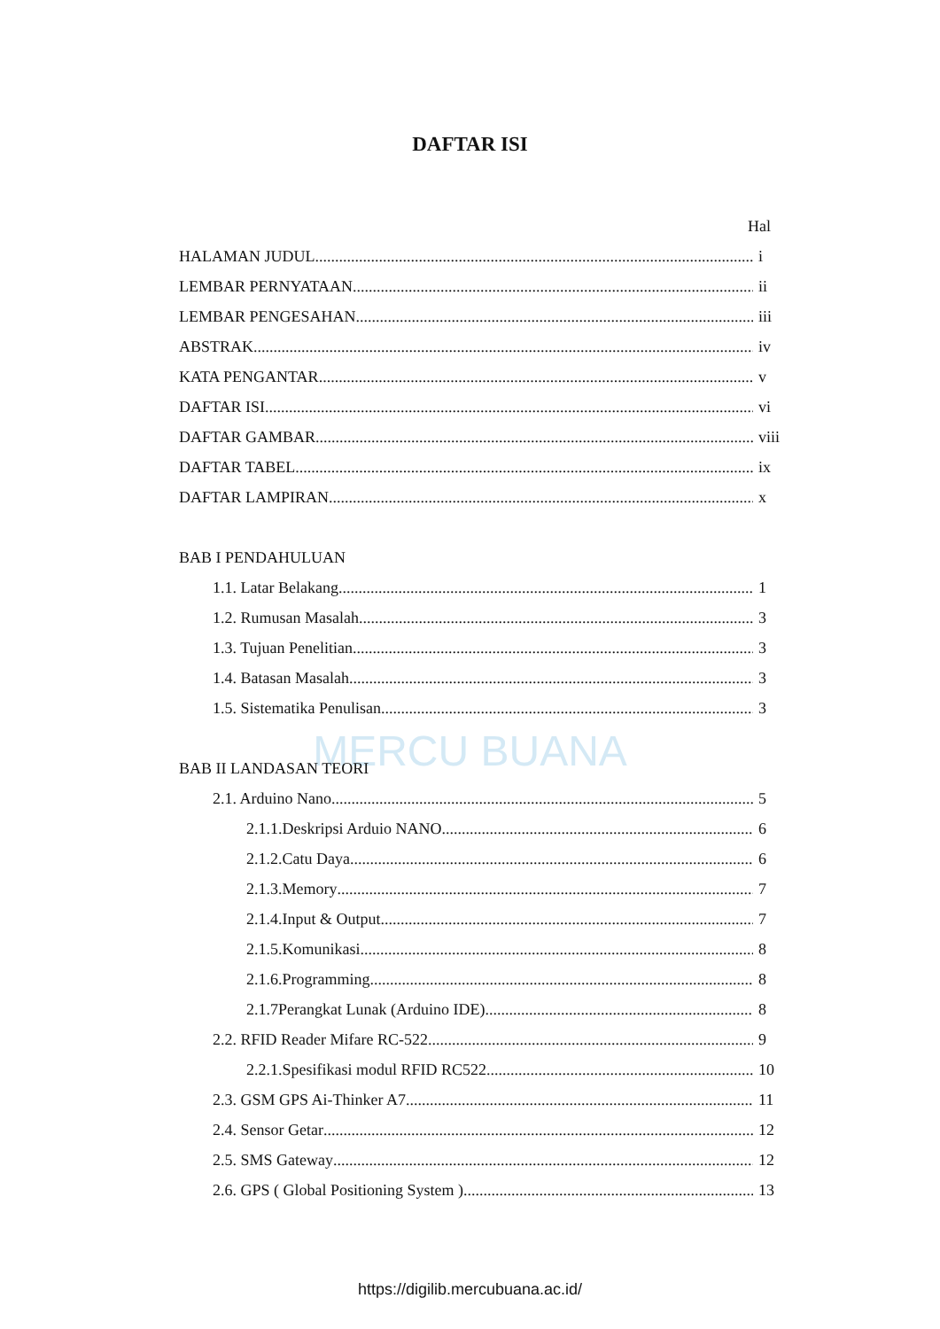DAFTAR ISI
MERCU BUANA
Hal
HALAMAN JUDUL i
LEMBAR PERNYATAAN ii
LEMBAR PENGESAHAN iii
ABSTRAK iv
KATA PENGANTAR v
DAFTAR ISI vi
DAFTAR GAMBAR viii
DAFTAR TABEL ix
DAFTAR LAMPIRAN x
BAB I PENDAHULUAN
1.1. Latar Belakang 1
1.2. Rumusan Masalah 3
1.3. Tujuan Penelitian 3
1.4. Batasan Masalah 3
1.5. Sistematika Penulisan 3
BAB II LANDASAN TEORI
2.1. Arduino Nano 5
2.1.1.Deskripsi Arduio NANO 6
2.1.2.Catu Daya 6
2.1.3.Memory 7
2.1.4.Input & Output 7
2.1.5.Komunikasi 8
2.1.6.Programming 8
2.1.7Perangkat Lunak (Arduino IDE) 8
2.2. RFID Reader Mifare RC-522 9
2.2.1.Spesifikasi modul RFID RC522 10
2.3. GSM GPS Ai-Thinker A7 11
2.4. Sensor Getar 12
2.5. SMS Gateway 12
2.6. GPS ( Global Positioning System ) 13
https://digilib.mercubuana.ac.id/